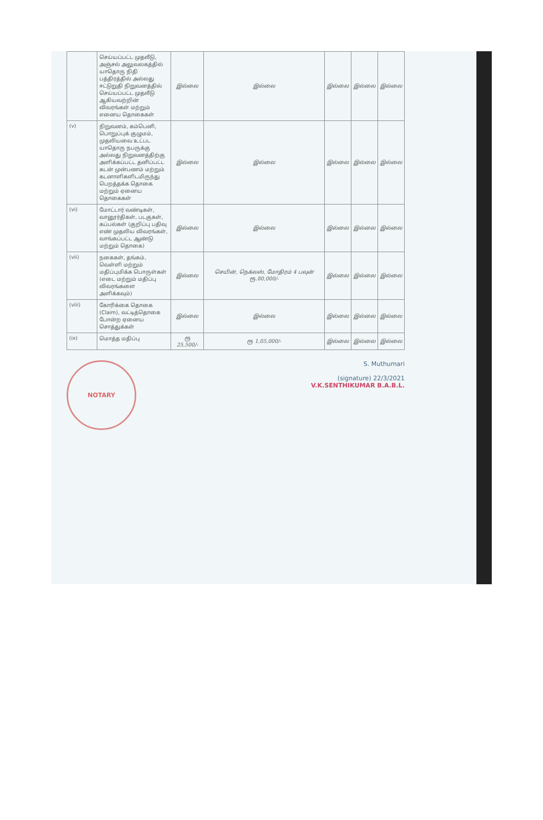| | செய்யப்பட்ட முதலீடு, அஞ்சல் அலுவலகத்தில் யாதொரு நிதி பத்திரத்தில் அல்லது ஈட்டுறுதி நிறுவனத்தில் செய்யப்பட்ட முதலீடு ஆகியவற்றின் விவரங்கள் மற்றும் எனைய தொகைகள் | இல்லை | இல்லை | இல்லை | இல்லை | இல்லை |
| (v) | நிறுவனம், கம்பெனி, பொறுப்புக் குழுமம், முதலியவை உட்பட யாதொரு நபருக்கு அல்லது நிறுவனத்திற்கு அளிக்கப்பட்ட தனிப்பட்ட கடன் முன்பணம் மற்றும் கடனாளிகளிடமிருந்து பெறத்தக்க தொகை மற்றும் ஏனைய தொகைகள் | இல்லை | இல்லை | இல்லை | இல்லை | இல்லை |
| (vi) | மோட்டார் வண்டிகள், வானூர்திகள், படகுகள், கப்பல்கள் (குறிப்பு பதிவு எண் முதலிய விவரங்கள், வாங்கப்பட்ட ஆண்டு மற்றும் தொகை) | இல்லை | இல்லை | இல்லை | இல்லை | இல்லை |
| (vii) | நகைகள், தங்கம், வெள்ளி மற்றும் மதிப்புமிக்க பொருள்கள் (எடை மற்றும் மதிப்பு விவரங்களை அளிக்கவும்) | இல்லை | செயின், நெக்லஸ், மோதிரம் 4 பவுன் ரூ.80,000/- | இல்லை | இல்லை | இல்லை |
| (viii) | கோரிக்கை தொகை (Claim), வட்டித்தொகை போன்ற ஏனைய சொத்துக்கள் | இல்லை | இல்லை | இல்லை | இல்லை | இல்லை |
| (ix) | மொத்த மதிப்பு | ரூ 25,500/- | ரூ 1,05,000/- | இல்லை | இல்லை | இல்லை |
NOTARY
S. Muthumari
(signature) 22/3/2021
V.K.SENTHIKUMAR B.A.B.L.